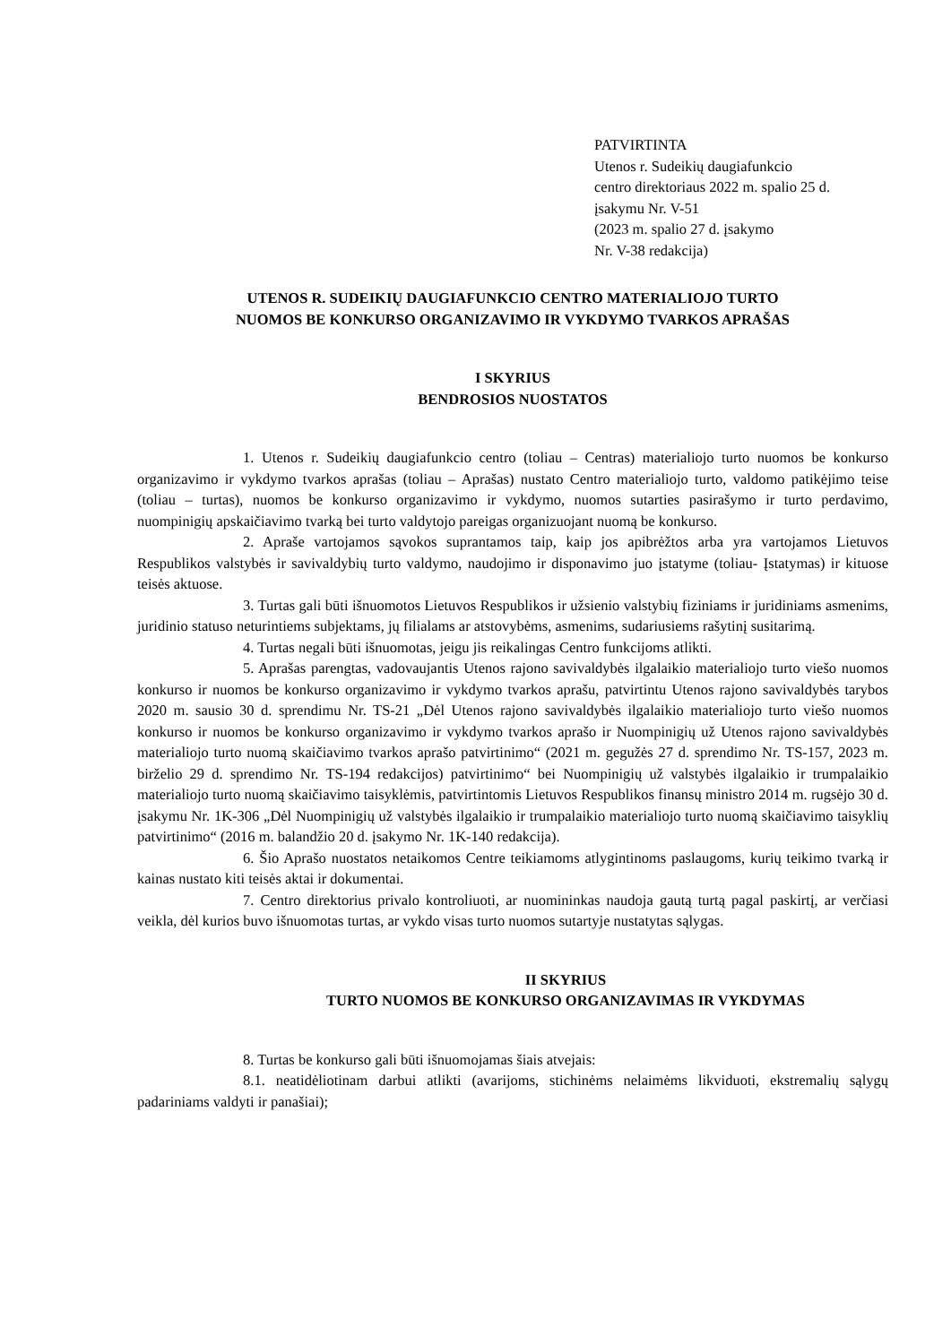PATVIRTINTA
Utenos r. Sudeikių daugiafunkcio
centro direktoriaus 2022 m. spalio 25 d.
įsakymu Nr. V-51
(2023 m. spalio 27 d. įsakymo
Nr. V-38 redakcija)
UTENOS R. SUDEIKIŲ DAUGIAFUNKCIO CENTRO MATERIALIOJO TURTO
NUOMOS BE KONKURSO ORGANIZAVIMO IR VYKDYMO TVARKOS APRAŠAS
I SKYRIUS
BENDROSIOS NUOSTATOS
1. Utenos r. Sudeikių daugiafunkcio centro (toliau – Centras) materialiojo turto nuomos be konkurso organizavimo ir vykdymo tvarkos aprašas (toliau – Aprašas) nustato Centro materialiojo turto, valdomo patikėjimo teise (toliau – turtas), nuomos be konkurso organizavimo ir vykdymo, nuomos sutarties pasirašymo ir turto perdavimo, nuompinigių apskaičiavimo tvarką bei turto valdytojo pareigas organizuojant nuomą be konkurso.
2. Apraše vartojamos sąvokos suprantamos taip, kaip jos apibrėžtos arba yra vartojamos Lietuvos Respublikos valstybės ir savivaldybių turto valdymo, naudojimo ir disponavimo juo įstatyme (toliau- Įstatymas) ir kituose teisės aktuose.
3. Turtas gali būti išnuomotos Lietuvos Respublikos ir užsienio valstybių fiziniams ir juridiniams asmenims, juridinio statuso neturintiems subjektams, jų filialams ar atstovybėms, asmenims, sudariusiems rašytinį susitarimą.
4. Turtas negali būti išnuomotas, jeigu jis reikalingas Centro funkcijoms atlikti.
5. Aprašas parengtas, vadovaujantis Utenos rajono savivaldybės ilgalaikio materialiojo turto viešo nuomos konkurso ir nuomos be konkurso organizavimo ir vykdymo tvarkos aprašu, patvirtintu Utenos rajono savivaldybės tarybos 2020 m. sausio 30 d. sprendimu Nr. TS-21 „Dėl Utenos rajono savivaldybės ilgalaikio materialiojo turto viešo nuomos konkurso ir nuomos be konkurso organizavimo ir vykdymo tvarkos aprašo ir Nuompinigių už Utenos rajono savivaldybės materialiojo turto nuomą skaičiavimo tvarkos aprašo patvirtinimo“ (2021 m. gegužės 27 d. sprendimo Nr. TS-157, 2023 m. birželio 29 d. sprendimo Nr. TS-194 redakcijos) patvirtinimo“ bei Nuompinigių už valstybės ilgalaikio ir trumpalaikio materialiojo turto nuomą skaičiavimo taisyklėmis, patvirtintomis Lietuvos Respublikos finansų ministro 2014 m. rugsėjo 30 d. įsakymu Nr. 1K-306 „Dėl Nuompinigių už valstybės ilgalaikio ir trumpalaikio materialiojo turto nuomą skaičiavimo taisyklių patvirtinimo“ (2016 m. balandžio 20 d. įsakymo Nr. 1K-140 redakcija).
6. Šio Aprašo nuostatos netaikomos Centre teikiamoms atlygintinoms paslaugoms, kurių teikimo tvarką ir kainas nustato kiti teisės aktai ir dokumentai.
7. Centro direktorius privalo kontroliuoti, ar nuomininkas naudoja gautą turtą pagal paskirtį, ar verčiasi veikla, dėl kurios buvo išnuomotas turtas, ar vykdo visas turto nuomos sutartyje nustatytas sąlygas.
II SKYRIUS
TURTO NUOMOS BE KONKURSO ORGANIZAVIMAS IR VYKDYMAS
8. Turtas be konkurso gali būti išnuomojamas šiais atvejais:
8.1. neatidėliotinam darbui atlikti (avarijoms, stichinėms nelaimėms likviduoti, ekstremalių sąlygų padariniams valdyti ir panašiai);